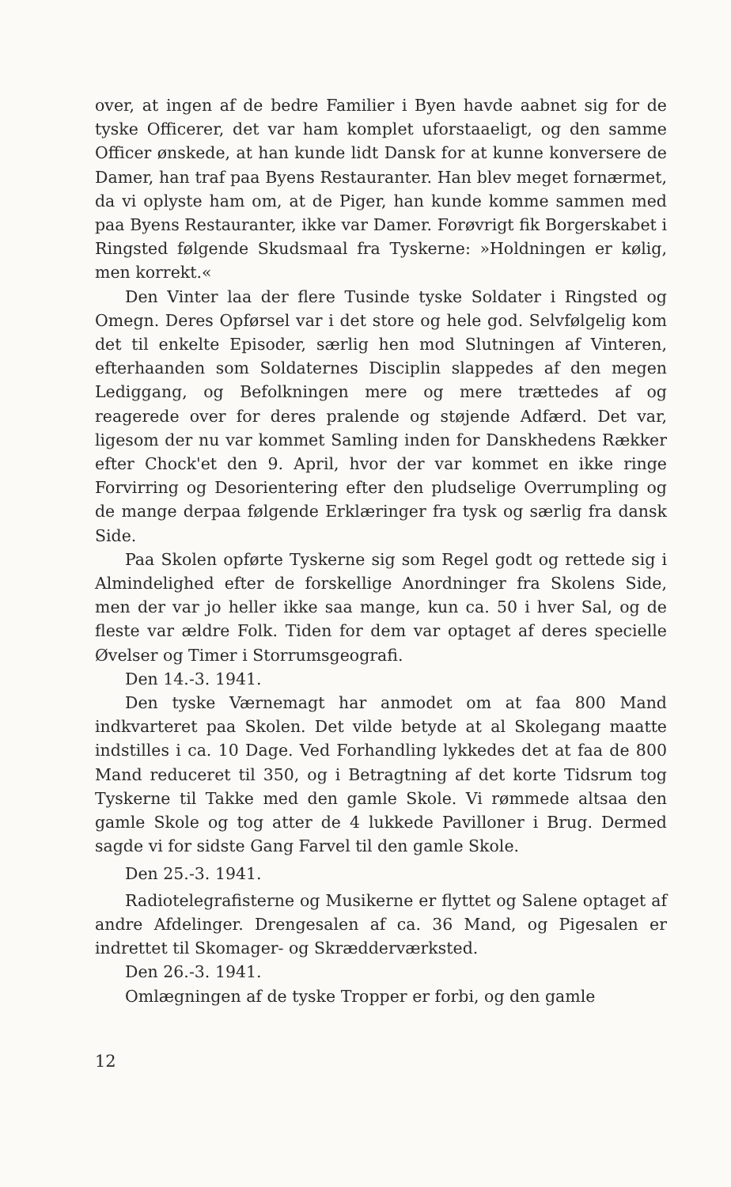over, at ingen af de bedre Familier i Byen havde aabnet sig for de tyske Officerer, det var ham komplet uforstaaeligt, og den samme Officer ønskede, at han kunde lidt Dansk for at kunne konversere de Damer, han traf paa Byens Restauranter. Han blev meget fornærmet, da vi oplyste ham om, at de Piger, han kunde komme sammen med paa Byens Restauranter, ikke var Damer. Forøvrigt fik Borgerskabet i Ringsted følgende Skudsmaal fra Tyskerne: »Holdningen er kølig, men korrekt.«
Den Vinter laa der flere Tusinde tyske Soldater i Ringsted og Omegn. Deres Opførsel var i det store og hele god. Selvfølgelig kom det til enkelte Episoder, særlig hen mod Slutningen af Vinteren, efterhaanden som Soldaternes Disciplin slappedes af den megen Lediggang, og Befolkningen mere og mere trættedes af og reagerede over for deres pralende og støjende Adfærd. Det var, ligesom der nu var kommet Samling inden for Danskhedens Rækker efter Chock'et den 9. April, hvor der var kommet en ikke ringe Forvirring og Desorientering efter den pludselige Overrumpling og de mange derpaa følgende Erklæringer fra tysk og særlig fra dansk Side.
Paa Skolen opførte Tyskerne sig som Regel godt og rettede sig i Almindelighed efter de forskellige Anordninger fra Skolens Side, men der var jo heller ikke saa mange, kun ca. 50 i hver Sal, og de fleste var ældre Folk. Tiden for dem var optaget af deres specielle Øvelser og Timer i Storrumsgeografi.
Den 14.-3. 1941.
Den tyske Værnemagt har anmodet om at faa 800 Mand indkvarteret paa Skolen. Det vilde betyde at al Skolegang maatte indstilles i ca. 10 Dage. Ved Forhandling lykkedes det at faa de 800 Mand reduceret til 350, og i Betragtning af det korte Tidsrum tog Tyskerne til Takke med den gamle Skole. Vi rømmede altsaa den gamle Skole og tog atter de 4 lukkede Pavilloner i Brug. Dermed sagde vi for sidste Gang Farvel til den gamle Skole.
Den 25.-3. 1941.
Radiotelegrafisterne og Musikerne er flyttet og Salene optaget af andre Afdelinger. Drengesalen af ca. 36 Mand, og Pigesalen er indrettet til Skomager- og Skrædderværksted.
Den 26.-3. 1941.
Omlægningen af de tyske Tropper er forbi, og den gamle
12